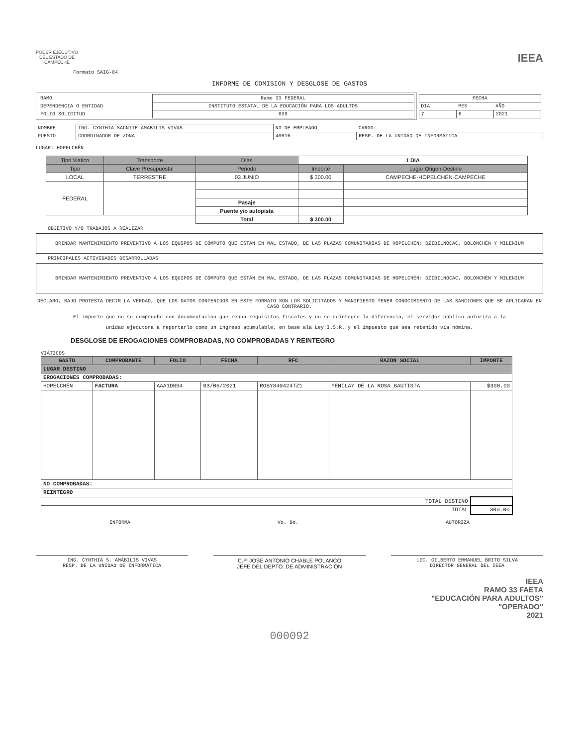PODER EJECUTIVO
DEL ESTADO DE
CAMPECHE
IEEA
Formato SAIG-04
INFORME DE COMISION Y DESGLOSE DE GASTOS
| / RAMO / Ramo 33 FEDERAL / / DEPENDENCIA O ENTIDAD / INSTITUTO ESTATAL DE LA EDUCACIÓN PARA LOS ADULTOS / / FOLIO SOLICITUD / 039 / | / FECHA / / / / DIA / MES / AÑO / / 7 / 6 / 2021 / |
| NOMBRE | ING. CYNTHIA SACNITE AMABILIS VIVAS | NO DE EMPLEADO | CARGO: |
| PUESTO | COORDINADOR DE ZONA | 40616 | RESP. DE LA UNIDAD DE INFORMÁTICA |
LUGAR: HOPELCHÉN
| Tipo Viatico | Transporte | Días | 1 DIA | |
| Tipo | Clave Presupuestal | Periodo | Importe | Lugar:Origen-Destino |
| LOCAL | TERRESTRE | 03 JUNIO | $ 300.00 | CAMPECHE-HOPELCHÉN-CAMPECHE |
| FEDERAL | | | | |
| | | Pasaje | | |
| | | Puente y/o autopista | | |
| | | Total | $ 300.00 | |
OBJETIVO Y/O TRABAJOS A REALIZAR
BRINDAR MANTENIMIENTO PREVENTIVO A LOS EQUIPOS DE CÓMPUTO QUE ESTÁN EN MAL ESTADO, DE LAS PLAZAS COMUNITARIAS DE HOPELCHÉN: DZIBILNOCAC, BOLONCHÉN Y MILENIUM
PRINCIPALES ACTIVIDADES DESARROLLADAS
BRINDAR MANTENIMIENTO PREVENTIVO A LOS EQUIPOS DE CÓMPUTO QUE ESTÁN EN MAL ESTADO, DE LAS PLAZAS COMUNITARIAS DE HOPELCHÉN: DZIBILNOCAC, BOLONCHÉN Y MILENIUM
DECLARO, BAJO PROTESTA DECIR LA VERDAD, QUE LOS DATOS CONTENIDOS EN ESTE FORMATO SON LOS SOLICITADOS Y MANIFIESTO TENER CONOCIMIENTO DE LAS SANCIONES QUE SE APLICARAN EN CASO CONTRARIO.
El importe que no se compruebe con documentación que reuna requisitos fiscales y no se reintegre la diferencia, el servidor público autoriza a la
unidad ejecutora a reportarlo como un ingreso acumulable, en base ala Ley I.S.R. y el impuesto que sea retenido vía nómina.
DESGLOSE DE EROGACIONES COMPROBADAS, NO COMPROBADAS Y REINTEGRO
VIÁTICOS
| GASTO | COMPROBANTE | FOLIO | FECHA | RFC | RAZON SOCIAL | IMPORTE |
| --- | --- | --- | --- | --- | --- | --- |
| LUGAR DESTINO | | | | | | |
| EROGACIONES COMPROBADAS: | | | | | | |
| HOPELCHÉN | FACTURA | AAA1DBB4 | 03/06/2021 | ROBY840424TZ1 | YENILAY DE LA ROSA BAUTISTA | $300.00 |
| NO COMPROBADAS: | | | | | | |
| REINTEGRO | | | | | | |
| TOTAL DESTINO | | | | | | |
| TOTAL | | | | | | 300.00 |
INFORMA Vo. Bo. AUTORIZA
ING. CYNTHIA S. AMÁBILIS VIVAS
RESP. DE LA UNIDAD DE INFORMÁTICA
C.P. JOSE ANTONIO CHABLE POLANCO
JEFE DEL DEPTO. DE ADMINISTRACIÓN
LIC. GILBERTO EMMANUEL BRITO SILVA
DIRECTOR GENERAL DEL IEEA
IEEA
RAMO 33 FAETA
"EDUCACIÓN PARA ADULTOS"
"OPERADO"
2021
000092